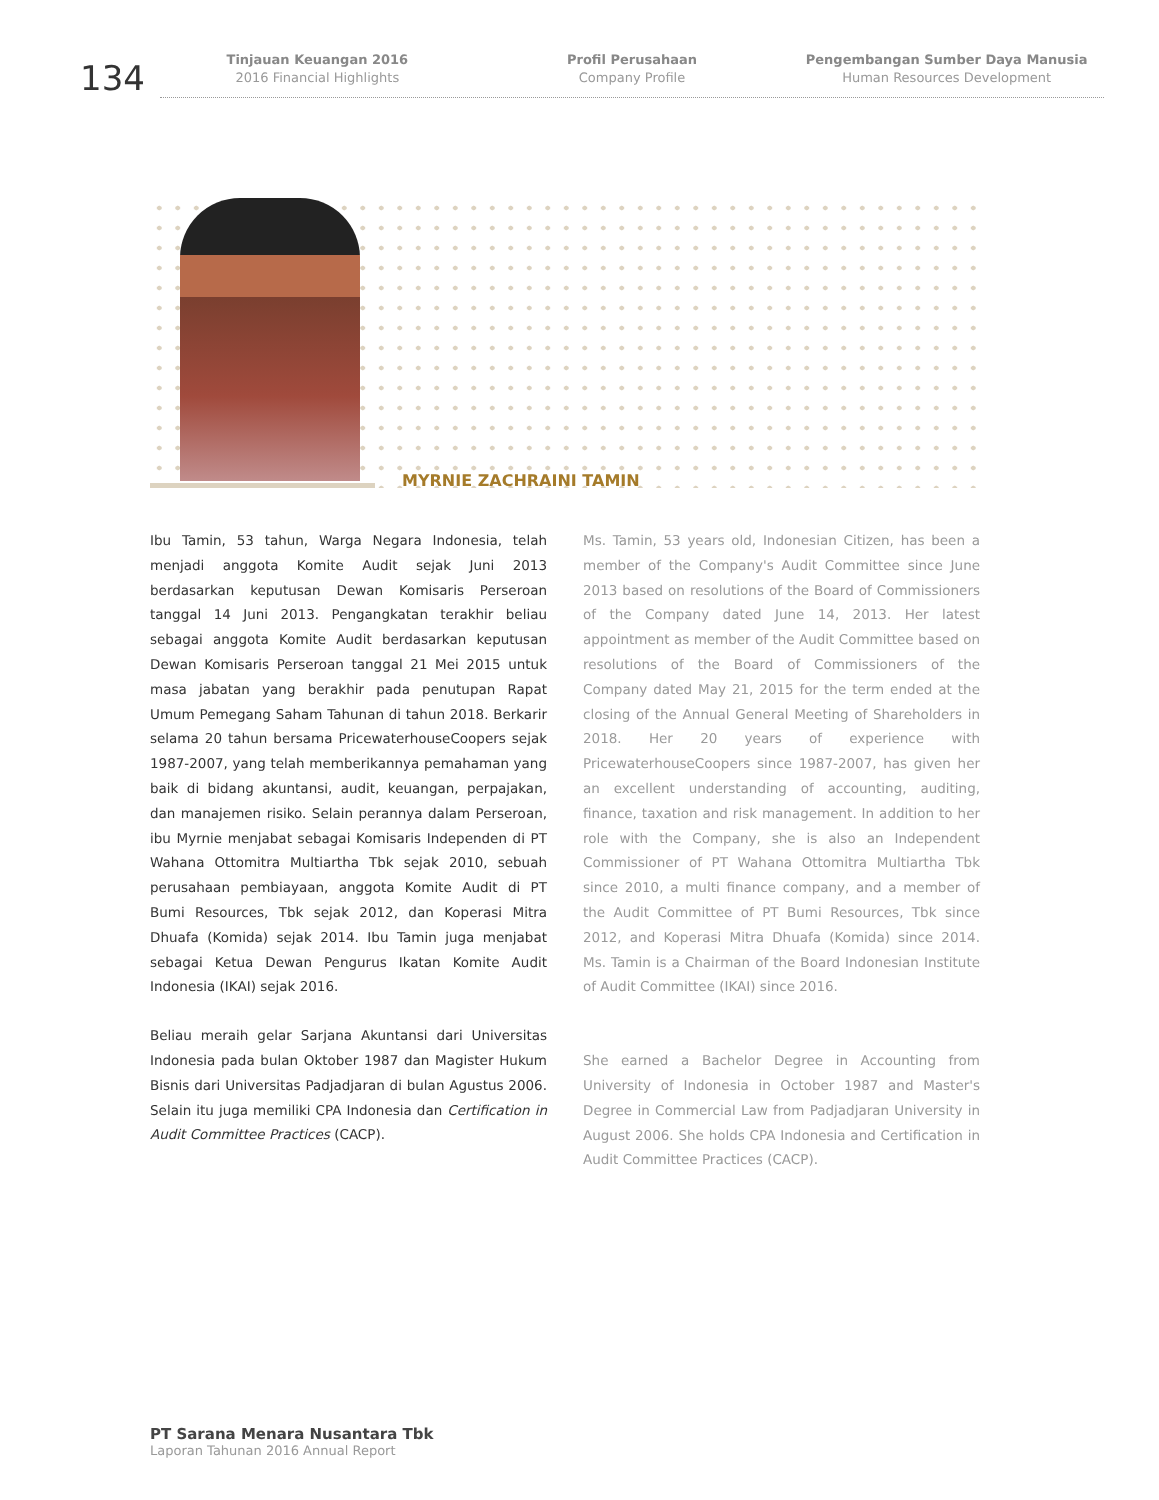134
Tinjauan Keuangan 2016
2016 Financial Highlights
Profil Perusahaan
Company Profile
Pengembangan Sumber Daya Manusia
Human Resources Development
MYRNIE ZACHRAINI TAMIN
Ibu Tamin, 53 tahun, Warga Negara Indonesia, telah menjadi anggota Komite Audit sejak Juni 2013 berdasarkan keputusan Dewan Komisaris Perseroan tanggal 14 Juni 2013. Pengangkatan terakhir beliau sebagai anggota Komite Audit berdasarkan keputusan Dewan Komisaris Perseroan tanggal 21 Mei 2015 untuk masa jabatan yang berakhir pada penutupan Rapat Umum Pemegang Saham Tahunan di tahun 2018. Berkarir selama 20 tahun bersama PricewaterhouseCoopers sejak 1987-2007, yang telah memberikannya pemahaman yang baik di bidang akuntansi, audit, keuangan, perpajakan, dan manajemen risiko. Selain perannya dalam Perseroan, ibu Myrnie menjabat sebagai Komisaris Independen di PT Wahana Ottomitra Multiartha Tbk sejak 2010, sebuah perusahaan pembiayaan, anggota Komite Audit di PT Bumi Resources, Tbk sejak 2012, dan Koperasi Mitra Dhuafa (Komida) sejak 2014. Ibu Tamin juga menjabat sebagai Ketua Dewan Pengurus Ikatan Komite Audit Indonesia (IKAI) sejak 2016.
Beliau meraih gelar Sarjana Akuntansi dari Universitas Indonesia pada bulan Oktober 1987 dan Magister Hukum Bisnis dari Universitas Padjadjaran di bulan Agustus 2006. Selain itu juga memiliki CPA Indonesia dan Certification in Audit Committee Practices (CACP).
Ms. Tamin, 53 years old, Indonesian Citizen, has been a member of the Company's Audit Committee since June 2013 based on resolutions of the Board of Commissioners of the Company dated June 14, 2013. Her latest appointment as member of the Audit Committee based on resolutions of the Board of Commissioners of the Company dated May 21, 2015 for the term ended at the closing of the Annual General Meeting of Shareholders in 2018. Her 20 years of experience with PricewaterhouseCoopers since 1987-2007, has given her an excellent understanding of accounting, auditing, finance, taxation and risk management. In addition to her role with the Company, she is also an Independent Commissioner of PT Wahana Ottomitra Multiartha Tbk since 2010, a multi finance company, and a member of the Audit Committee of PT Bumi Resources, Tbk since 2012, and Koperasi Mitra Dhuafa (Komida) since 2014. Ms. Tamin is a Chairman of the Board Indonesian Institute of Audit Committee (IKAI) since 2016.
She earned a Bachelor Degree in Accounting from University of Indonesia in October 1987 and Master's Degree in Commercial Law from Padjadjaran University in August 2006. She holds CPA Indonesia and Certification in Audit Committee Practices (CACP).
PT Sarana Menara Nusantara Tbk
Laporan Tahunan 2016 Annual Report